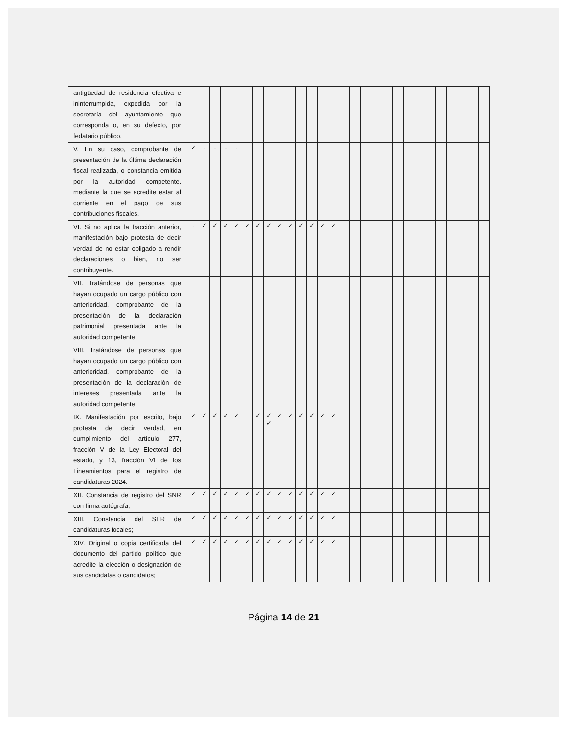| antigüedad de residencia efectiva e ininterrumpida, expedida por la secretaría del ayuntamiento que corresponda o, en su defecto, por fedatario público. | | | | | | | | | | | | | | | | | | | | | | | | | | | | |
| V. En su caso, comprobante de presentación de la última declaración fiscal realizada, o constancia emitida por la autoridad competente, mediante la que se acredite estar al corriente en el pago de sus contribuciones fiscales. | ✓ | - | - | - | - | | | | | | | | | | | | | | | | | | | | | | | |
| VI. Si no aplica la fracción anterior, manifestación bajo protesta de decir verdad de no estar obligado a rendir declaraciones o bien, no ser contribuyente. | - | ✓ | ✓ | ✓ | ✓ | ✓ | ✓ | ✓ | ✓ | ✓ | ✓ | ✓ | ✓ | ✓ | | | | | | | | | | | | | | |
| VII. Tratándose de personas que hayan ocupado un cargo público con anterioridad, comprobante de la presentación de la declaración patrimonial presentada ante la autoridad competente. | | | | | | | | | | | | | | | | | | | | | | | | | | | | |
| VIII. Tratándose de personas que hayan ocupado un cargo público con anterioridad, comprobante de la presentación de la declaración de intereses presentada ante la autoridad competente. | | | | | | | | | | | | | | | | | | | | | | | | | | | | |
| IX. Manifestación por escrito, bajo protesta de decir verdad, en cumplimiento del artículo 277, fracción V de la Ley Electoral del estado, y 13, fracción VI de los Lineamientos para el registro de candidaturas 2024. | ✓ | ✓ | ✓ | ✓ | ✓ | | ✓ | ✓ ✓ | ✓ | ✓ | ✓ | ✓ | ✓ | ✓ | | | | | | | | | | | | | | |
| XII. Constancia de registro del SNR con firma autógrafa; | ✓ | ✓ | ✓ | ✓ | ✓ | ✓ | ✓ | ✓ | ✓ | ✓ | ✓ | ✓ | ✓ | ✓ | | | | | | | | | | | | | | |
| XIII. Constancia del SER de candidaturas locales; | ✓ | ✓ | ✓ | ✓ | ✓ | ✓ | ✓ | ✓ | ✓ | ✓ | ✓ | ✓ | ✓ | ✓ | | | | | | | | | | | | | | |
| XIV. Original o copia certificada del documento del partido político que acredite la elección o designación de sus candidatas o candidatos; | ✓ | ✓ | ✓ | ✓ | ✓ | ✓ | ✓ | ✓ | ✓ | ✓ | ✓ | ✓ | ✓ | ✓ | | | | | | | | | | | | | | |
Página 14 de 21